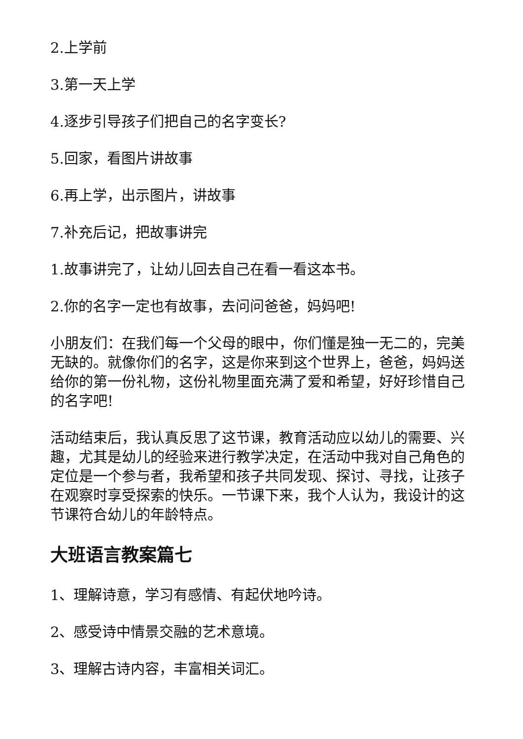2.上学前
3.第一天上学
4.逐步引导孩子们把自己的名字变长?
5.回家，看图片讲故事
6.再上学，出示图片，讲故事
7.补充后记，把故事讲完
1.故事讲完了，让幼儿回去自己在看一看这本书。
2.你的名字一定也有故事，去问问爸爸，妈妈吧!
小朋友们：在我们每一个父母的眼中，你们懂是独一无二的，完美无缺的。就像你们的名字，这是你来到这个世界上，爸爸，妈妈送给你的第一份礼物，这份礼物里面充满了爱和希望，好好珍惜自己的名字吧!
活动结束后，我认真反思了这节课，教育活动应以幼儿的需要、兴趣，尤其是幼儿的经验来进行教学决定，在活动中我对自己角色的定位是一个参与者，我希望和孩子共同发现、探讨、寻找，让孩子在观察时享受探索的快乐。一节课下来，我个人认为，我设计的这节课符合幼儿的年龄特点。
大班语言教案篇七
1、理解诗意，学习有感情、有起伏地吟诗。
2、感受诗中情景交融的艺术意境。
3、理解古诗内容，丰富相关词汇。